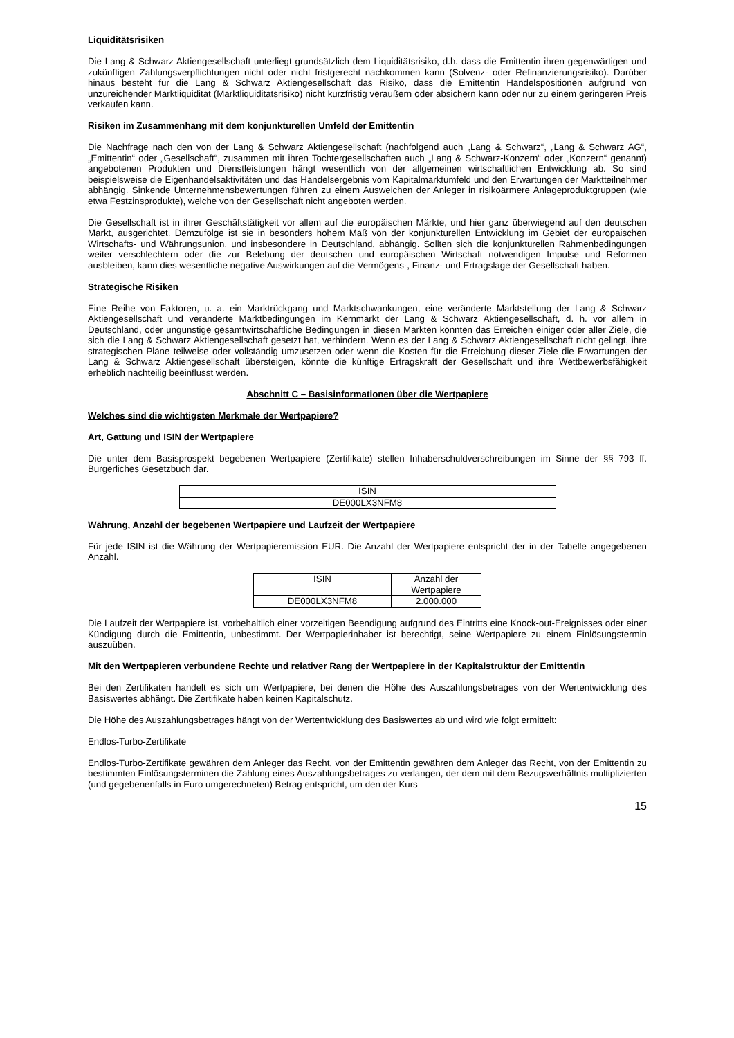Liquiditätsrisiken
Die Lang & Schwarz Aktiengesellschaft unterliegt grundsätzlich dem Liquiditätsrisiko, d.h. dass die Emittentin ihren gegenwärtigen und zukünftigen Zahlungsverpflichtungen nicht oder nicht fristgerecht nachkommen kann (Solvenz- oder Refinanzierungsrisiko). Darüber hinaus besteht für die Lang & Schwarz Aktiengesellschaft das Risiko, dass die Emittentin Handelspositionen aufgrund von unzureichender Marktliquidität (Marktliquiditätsrisiko) nicht kurzfristig veräußern oder absichern kann oder nur zu einem geringeren Preis verkaufen kann.
Risiken im Zusammenhang mit dem konjunkturellen Umfeld der Emittentin
Die Nachfrage nach den von der Lang & Schwarz Aktiengesellschaft (nachfolgend auch „Lang & Schwarz“, „Lang & Schwarz AG“, „Emittentin“ oder „Gesellschaft“, zusammen mit ihren Tochtergesellschaften auch „Lang & Schwarz-Konzern“ oder „Konzern“ genannt) angebotenen Produkten und Dienstleistungen hängt wesentlich von der allgemeinen wirtschaftlichen Entwicklung ab. So sind beispielsweise die Eigenhandelsaktivitäten und das Handelsergebnis vom Kapitalmarktumfeld und den Erwartungen der Marktteilnehmer abhängig. Sinkende Unternehmensbewertungen führen zu einem Ausweichen der Anleger in risikoärmere Anlageproduktgruppen (wie etwa Festzinsprodukte), welche von der Gesellschaft nicht angeboten werden.
Die Gesellschaft ist in ihrer Geschäftstätigkeit vor allem auf die europäischen Märkte, und hier ganz überwiegend auf den deutschen Markt, ausgerichtet. Demzufolge ist sie in besonders hohem Maß von der konjunkturellen Entwicklung im Gebiet der europäischen Wirtschafts- und Währungsunion, und insbesondere in Deutschland, abhängig. Sollten sich die konjunkturellen Rahmenbedingungen weiter verschlechtern oder die zur Belebung der deutschen und europäischen Wirtschaft notwendigen Impulse und Reformen ausbleiben, kann dies wesentliche negative Auswirkungen auf die Vermögens-, Finanz- und Ertragslage der Gesellschaft haben.
Strategische Risiken
Eine Reihe von Faktoren, u. a. ein Marktrückgang und Marktschwankungen, eine veränderte Marktstellung der Lang & Schwarz Aktiengesellschaft und veränderte Marktbedingungen im Kernmarkt der Lang & Schwarz Aktiengesellschaft, d. h. vor allem in Deutschland, oder ungünstige gesamtwirtschaftliche Bedingungen in diesen Märkten könnten das Erreichen einiger oder aller Ziele, die sich die Lang & Schwarz Aktiengesellschaft gesetzt hat, verhindern. Wenn es der Lang & Schwarz Aktiengesellschaft nicht gelingt, ihre strategischen Pläne teilweise oder vollständig umzusetzen oder wenn die Kosten für die Erreichung dieser Ziele die Erwartungen der Lang & Schwarz Aktiengesellschaft übersteigen, könnte die künftige Ertragskraft der Gesellschaft und ihre Wettbewerbsfähigkeit erheblich nachteilig beeinflusst werden.
Abschnitt C – Basisinformationen über die Wertpapiere
Welches sind die wichtigsten Merkmale der Wertpapiere?
Art, Gattung und ISIN der Wertpapiere
Die unter dem Basisprospekt begebenen Wertpapiere (Zertifikate) stellen Inhaberschuldverschreibungen im Sinne der §§ 793 ff. Bürgerliches Gesetzbuch dar.
| ISIN |
| --- |
| DE000LX3NFM8 |
Währung, Anzahl der begebenen Wertpapiere und Laufzeit der Wertpapiere
Für jede ISIN ist die Währung der Wertpapieremission EUR. Die Anzahl der Wertpapiere entspricht der in der Tabelle angegebenen Anzahl.
| ISIN | Anzahl der Wertpapiere |
| --- | --- |
| DE000LX3NFM8 | 2.000.000 |
Die Laufzeit der Wertpapiere ist, vorbehaltlich einer vorzeitigen Beendigung aufgrund des Eintritts eine Knock-out-Ereignisses oder einer Kündigung durch die Emittentin, unbestimmt. Der Wertpapierinhaber ist berechtigt, seine Wertpapiere zu einem Einlösungstermin auszuüben.
Mit den Wertpapieren verbundene Rechte und relativer Rang der Wertpapiere in der Kapitalstruktur der Emittentin
Bei den Zertifikaten handelt es sich um Wertpapiere, bei denen die Höhe des Auszahlungsbetrages von der Wertentwicklung des Basiswertes abhängt. Die Zertifikate haben keinen Kapitalschutz.
Die Höhe des Auszahlungsbetrages hängt von der Wertentwicklung des Basiswertes ab und wird wie folgt ermittelt:
Endlos-Turbo-Zertifikate
Endlos-Turbo-Zertifikate gewähren dem Anleger das Recht, von der Emittentin gewähren dem Anleger das Recht, von der Emittentin zu bestimmten Einlösungsterminen die Zahlung eines Auszahlungsbetrages zu verlangen, der dem mit dem Bezugsverhältnis multiplizierten (und gegebenenfalls in Euro umgerechneten) Betrag entspricht, um den der Kurs
15